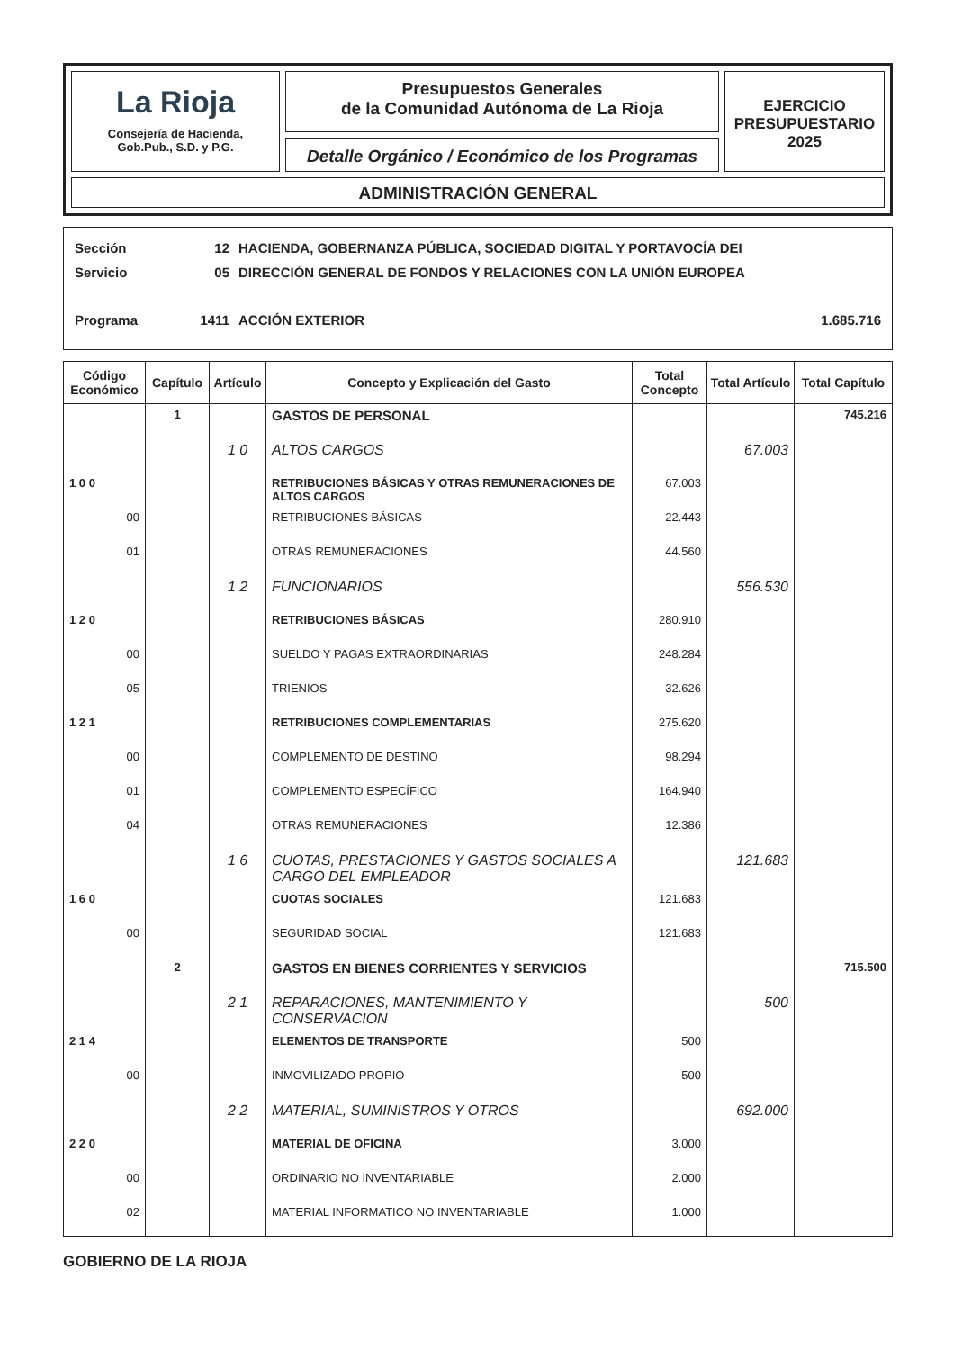La Rioja
Consejería de Hacienda,
Gob.Pub., S.D. y P.G.
Presupuestos Generales
de la Comunidad Autónoma de La Rioja
Detalle Orgánico / Económico de los Programas
EJERCICIO
PRESUPUESTARIO
2025
ADMINISTRACIÓN GENERAL
Sección 12 HACIENDA, GOBERNANZA PÚBLICA, SOCIEDAD DIGITAL Y PORTAVOCÍA DEI
Servicio 05 DIRECCIÓN GENERAL DE FONDOS Y RELACIONES CON LA UNIÓN EUROPEA
Programa 1411 ACCIÓN EXTERIOR 1.685.716
| Código Económico | Capítulo | Artículo | Concepto y Explicación del Gasto | Total Concepto | Total Artículo | Total Capítulo |
| --- | --- | --- | --- | --- | --- | --- |
| | 1 | | GASTOS DE PERSONAL | | | 745.216 |
| | | 1 0 | ALTOS CARGOS | | 67.003 | |
| 1 0 0 | | | RETRIBUCIONES BÁSICAS Y OTRAS REMUNERACIONES DE ALTOS CARGOS | 67.003 | | |
| 00 | | | RETRIBUCIONES BÁSICAS | 22.443 | | |
| 01 | | | OTRAS REMUNERACIONES | 44.560 | | |
| | | 1 2 | FUNCIONARIOS | | 556.530 | |
| 1 2 0 | | | RETRIBUCIONES BÁSICAS | 280.910 | | |
| 00 | | | SUELDO Y PAGAS EXTRAORDINARIAS | 248.284 | | |
| 05 | | | TRIENIOS | 32.626 | | |
| 1 2 1 | | | RETRIBUCIONES COMPLEMENTARIAS | 275.620 | | |
| 00 | | | COMPLEMENTO DE DESTINO | 98.294 | | |
| 01 | | | COMPLEMENTO ESPECÍFICO | 164.940 | | |
| 04 | | | OTRAS REMUNERACIONES | 12.386 | | |
| | | 1 6 | CUOTAS, PRESTACIONES Y GASTOS SOCIALES A CARGO DEL EMPLEADOR | | 121.683 | |
| 1 6 0 | | | CUOTAS SOCIALES | 121.683 | | |
| 00 | | | SEGURIDAD SOCIAL | 121.683 | | |
| | 2 | | GASTOS EN BIENES CORRIENTES Y SERVICIOS | | | 715.500 |
| | | 2 1 | REPARACIONES, MANTENIMIENTO Y CONSERVACION | | 500 | |
| 2 1 4 | | | ELEMENTOS DE TRANSPORTE | 500 | | |
| 00 | | | INMOVILIZADO PROPIO | 500 | | |
| | | 2 2 | MATERIAL, SUMINISTROS Y OTROS | | 692.000 | |
| 2 2 0 | | | MATERIAL DE OFICINA | 3.000 | | |
| 00 | | | ORDINARIO NO INVENTARIABLE | 2.000 | | |
| 02 | | | MATERIAL INFORMATICO NO INVENTARIABLE | 1.000 | | |
GOBIERNO DE LA RIOJA